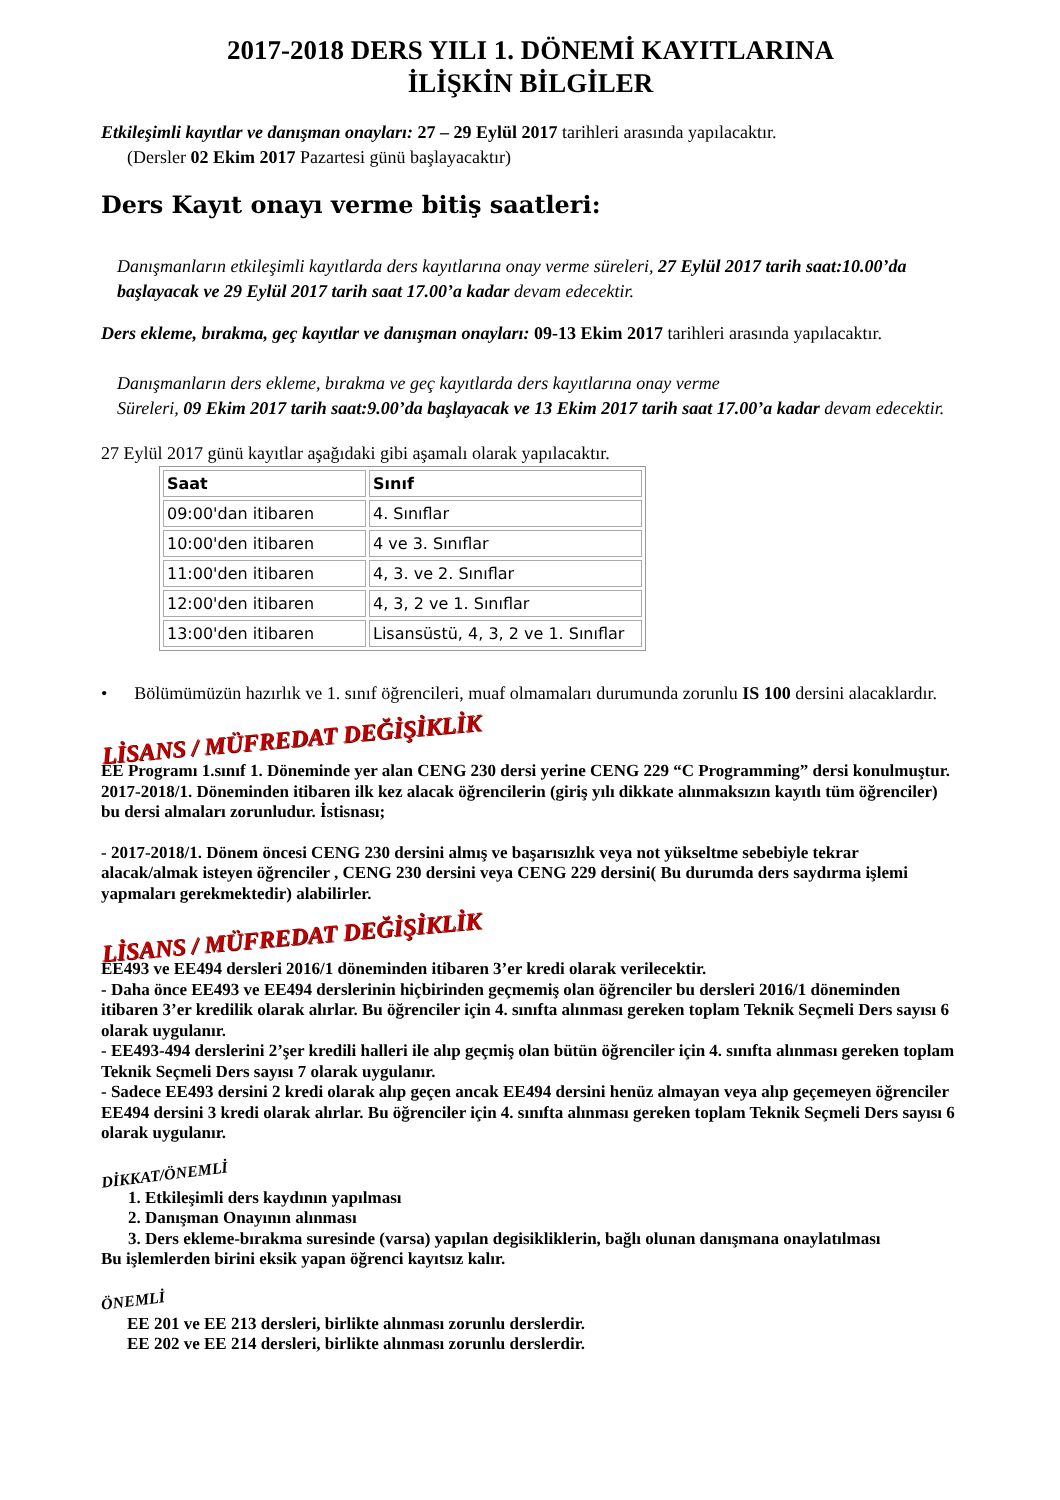2017-2018 DERS YILI 1. DÖNEMİ KAYITLARINA
İLİŞKİN BİLGİLER
Etkileşimli kayıtlar ve danışman onayları: 27 – 29 Eylül 2017 tarihleri arasında yapılacaktır.
(Dersler 02 Ekim 2017 Pazartesi günü başlayacaktır)
Ders Kayıt onayı verme bitiş saatleri:
Danışmanların etkileşimli kayıtlarda ders kayıtlarına onay verme süreleri, 27 Eylül 2017 tarih saat:10.00’da başlayacak ve 29 Eylül 2017 tarih saat 17.00’a kadar devam edecektir.
Ders ekleme, bırakma, geç kayıtlar ve danışman onayları: 09-13 Ekim 2017 tarihleri arasında yapılacaktır.
Danışmanların ders ekleme, bırakma ve geç kayıtlarda ders kayıtlarına onay verme
Süreleri, 09 Ekim 2017 tarih saat:9.00’da başlayacak ve 13 Ekim 2017 tarih saat 17.00’a kadar devam edecektir.
27 Eylül 2017 günü kayıtlar aşağıdaki gibi aşamalı olarak yapılacaktır.
| Saat | Sınıf |
| --- | --- |
| 09:00'dan itibaren | 4. Sınıflar |
| 10:00'den itibaren | 4 ve 3. Sınıflar |
| 11:00'den itibaren | 4, 3. ve 2. Sınıflar |
| 12:00'den itibaren | 4, 3, 2 ve 1. Sınıflar |
| 13:00'den itibaren | Lisansüstü, 4, 3, 2 ve 1. Sınıflar |
• Bölümümüzün hazırlık ve 1. sınıf öğrencileri, muaf olmamaları durumunda zorunlu IS 100 dersini alacaklardır.
LİSANS / MÜFREDAT DEĞİŞİKLİK
EE Programı 1.sınıf 1. Döneminde yer alan CENG 230 dersi yerine CENG 229 “C Programming” dersi konulmuştur. 2017-2018/1. Döneminden itibaren ilk kez alacak öğrencilerin (giriş yılı dikkate alınmaksızın kayıtlı tüm öğrenciler) bu dersi almaları zorunludur. İstisnası;
- 2017-2018/1. Dönem öncesi CENG 230 dersini almış ve başarısızlık veya not yükseltme sebebiyle tekrar alacak/almak isteyen öğrenciler , CENG 230 dersini veya CENG 229 dersini( Bu durumda ders saydırma işlemi yapmaları gerekmektedir) alabilirler.
LİSANS / MÜFREDAT DEĞİŞİKLİK
EE493 ve EE494 dersleri 2016/1 döneminden itibaren 3’er kredi olarak verilecektir.
- Daha önce EE493 ve EE494 derslerinin hiçbirinden geçmemiş olan öğrenciler bu dersleri 2016/1 döneminden itibaren 3’er kredilik olarak alırlar. Bu öğrenciler için 4. sınıfta alınması gereken toplam Teknik Seçmeli Ders sayısı 6 olarak uygulanır.
- EE493-494 derslerini 2’şer kredili halleri ile alıp geçmiş olan bütün öğrenciler için 4. sınıfta alınması gereken toplam Teknik Seçmeli Ders sayısı 7 olarak uygulanır.
- Sadece EE493 dersini 2 kredi olarak alıp geçen ancak EE494 dersini henüz almayan veya alıp geçemeyen öğrenciler EE494 dersini 3 kredi olarak alırlar. Bu öğrenciler için 4. sınıfta alınması gereken toplam Teknik Seçmeli Ders sayısı 6 olarak uygulanır.
DİKKAT/ÖNEMLİ
1. Etkileşimli ders kaydının yapılması
2. Danışman Onayının alınması
3. Ders ekleme-bırakma suresinde (varsa) yapılan degisikliklerin, bağlı olunan danışmana onaylatılması
Bu işlemlerden birini eksik yapan öğrenci kayıtsız kalır.
ÖNEMLİ
EE 201 ve EE 213 dersleri, birlikte alınması zorunlu derslerdir.
EE 202 ve EE 214 dersleri, birlikte alınması zorunlu derslerdir.